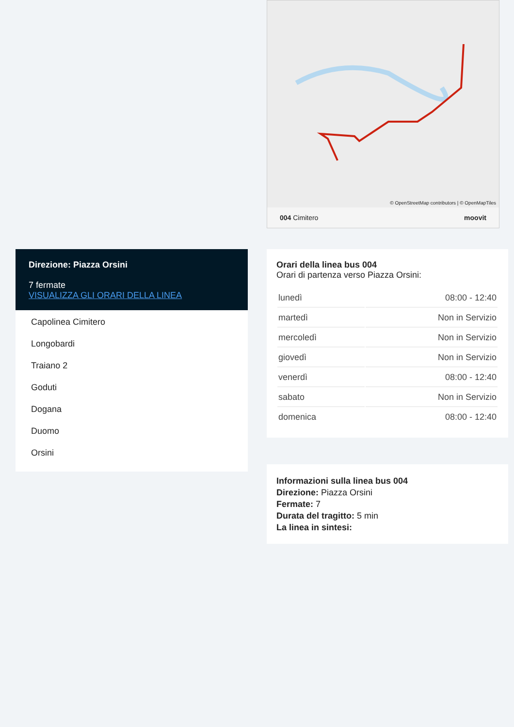© OpenStreetMap contributors | © OpenMapTiles
004 Cimitero moovit
Direzione: Piazza Orsini
7 fermate
VISUALIZZA GLI ORARI DELLA LINEA
Capolinea Cimitero
Longobardi
Traiano 2
Goduti
Dogana
Duomo
Orsini
Orari della linea bus 004
Orari di partenza verso Piazza Orsini:
| lunedì | 08:00 - 12:40 |
| martedì | Non in Servizio |
| mercoledì | Non in Servizio |
| giovedì | Non in Servizio |
| venerdì | 08:00 - 12:40 |
| sabato | Non in Servizio |
| domenica | 08:00 - 12:40 |
Informazioni sulla linea bus 004
Direzione: Piazza Orsini
Fermate: 7
Durata del tragitto: 5 min
La linea in sintesi: